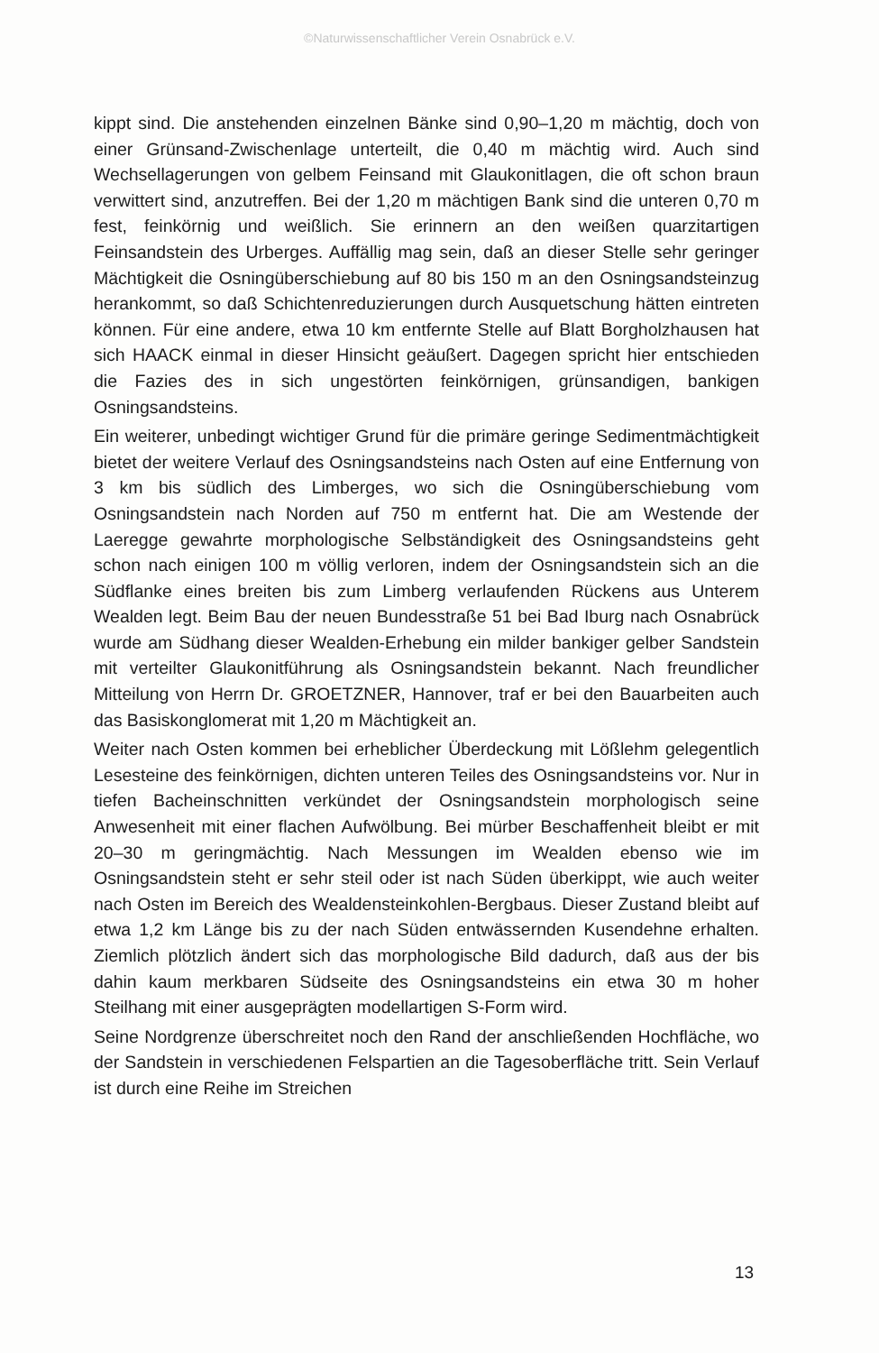©Naturwissenschaftlicher Verein Osnabrück e.V.
kippt sind. Die anstehenden einzelnen Bänke sind 0,90–1,20 m mächtig, doch von einer Grünsand-Zwischenlage unterteilt, die 0,40 m mächtig wird. Auch sind Wechsellagerungen von gelbem Feinsand mit Glaukonitlagen, die oft schon braun verwittert sind, anzutreffen. Bei der 1,20 m mächtigen Bank sind die unteren 0,70 m fest, feinkörnig und weißlich. Sie erinnern an den weißen quarzitartigen Feinsandstein des Urberges. Auffällig mag sein, daß an dieser Stelle sehr geringer Mächtigkeit die Osningüberschiebung auf 80 bis 150 m an den Osningsandsteinzug herankommt, so daß Schichtenreduzierungen durch Ausquetschung hätten eintreten können. Für eine andere, etwa 10 km entfernte Stelle auf Blatt Borgholzhausen hat sich HAACK einmal in dieser Hinsicht geäußert. Dagegen spricht hier entschieden die Fazies des in sich ungestörten feinkörnigen, grünsandigen, bankigen Osningsandsteins.
Ein weiterer, unbedingt wichtiger Grund für die primäre geringe Sedimentmächtigkeit bietet der weitere Verlauf des Osningsandsteins nach Osten auf eine Entfernung von 3 km bis südlich des Limberges, wo sich die Osningüberschiebung vom Osningsandstein nach Norden auf 750 m entfernt hat. Die am Westende der Laeregge gewahrte morphologische Selbständigkeit des Osningsandsteins geht schon nach einigen 100 m völlig verloren, indem der Osningsandstein sich an die Südflanke eines breiten bis zum Limberg verlaufenden Rückens aus Unterem Wealden legt. Beim Bau der neuen Bundesstraße 51 bei Bad Iburg nach Osnabrück wurde am Südhang dieser Wealden-Erhebung ein milder bankiger gelber Sandstein mit verteilter Glaukonitführung als Osningsandstein bekannt. Nach freundlicher Mitteilung von Herrn Dr. GROETZNER, Hannover, traf er bei den Bauarbeiten auch das Basiskonglomerat mit 1,20 m Mächtigkeit an.
Weiter nach Osten kommen bei erheblicher Überdeckung mit Lößlehm gelegentlich Lesesteine des feinkörnigen, dichten unteren Teiles des Osningsandsteins vor. Nur in tiefen Bacheinschnitten verkündet der Osningsandstein morphologisch seine Anwesenheit mit einer flachen Aufwölbung. Bei mürber Beschaffenheit bleibt er mit 20–30 m geringmächtig. Nach Messungen im Wealden ebenso wie im Osningsandstein steht er sehr steil oder ist nach Süden überkippt, wie auch weiter nach Osten im Bereich des Wealdensteinkohlen-Bergbaus. Dieser Zustand bleibt auf etwa 1,2 km Länge bis zu der nach Süden entwässernden Kusendehne erhalten. Ziemlich plötzlich ändert sich das morphologische Bild dadurch, daß aus der bis dahin kaum merkbaren Südseite des Osningsandsteins ein etwa 30 m hoher Steilhang mit einer ausgeprägten modellartigen S-Form wird.
Seine Nordgrenze überschreitet noch den Rand der anschließenden Hochfläche, wo der Sandstein in verschiedenen Felspartien an die Tagesoberfläche tritt. Sein Verlauf ist durch eine Reihe im Streichen
13